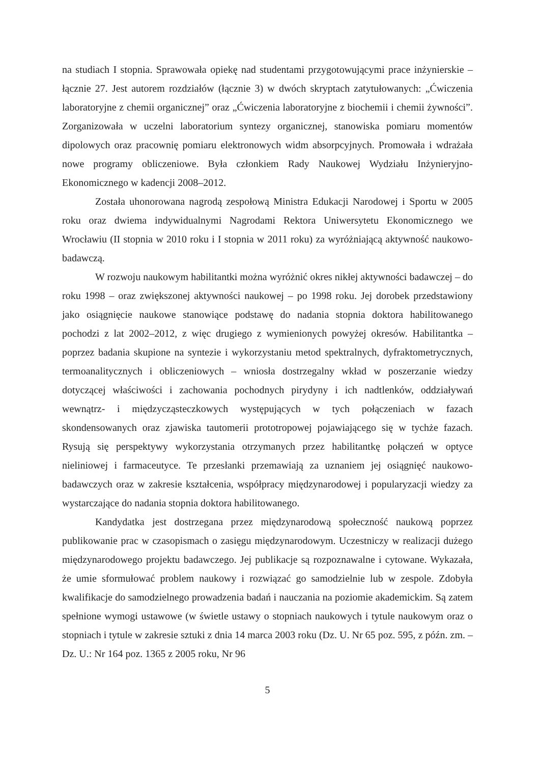na studiach I stopnia. Sprawowała opiekę nad studentami przygotowującymi prace inżynierskie – łącznie 27. Jest autorem rozdziałów (łącznie 3) w dwóch skryptach zatytułowanych: „Ćwiczenia laboratoryjne z chemii organicznej” oraz „Ćwiczenia laboratoryjne z biochemii i chemii żywności”. Zorganizowała w uczelni laboratorium syntezy organicznej, stanowiska pomiaru momentów dipolowych oraz pracownię pomiaru elektronowych widm absorpcyjnych. Promowała i wdrażała nowe programy obliczeniowe. Była członkiem Rady Naukowej Wydziału Inżynieryjno-Ekonomicznego w kadencji 2008–2012.
Została uhonorowana nagrodą zespołową Ministra Edukacji Narodowej i Sportu w 2005 roku oraz dwiema indywidualnymi Nagrodami Rektora Uniwersytetu Ekonomicznego we Wrocławiu (II stopnia w 2010 roku i I stopnia w 2011 roku) za wyróżniającą aktywność naukowo-badawczą.
W rozwoju naukowym habilitantki można wyróżnić okres nikłej aktywności badawczej – do roku 1998 – oraz zwiększonej aktywności naukowej – po 1998 roku. Jej dorobek przedstawiony jako osiągnięcie naukowe stanowiące podstawę do nadania stopnia doktora habilitowanego pochodzi z lat 2002–2012, z więc drugiego z wymienionych powyżej okresów. Habilitantka – poprzez badania skupione na syntezie i wykorzystaniu metod spektralnych, dyfraktometrycznych, termoanalitycznych i obliczeniowych – wniosła dostrzegalny wkład w poszerzanie wiedzy dotyczącej właściwości i zachowania pochodnych pirydyny i ich nadtlenków, oddziaływań wewnątrz- i międzycząsteczkowych występujących w tych połączeniach w fazach skondensowanych oraz zjawiska tautomerii prototropowej pojawiającego się w tychże fazach. Rysują się perspektywy wykorzystania otrzymanych przez habilitantkę połączeń w optyce nieliniowej i farmaceutyce. Te przesłanki przemawiają za uznaniem jej osiągnięć naukowo-badawczych oraz w zakresie kształcenia, współpracy międzynarodowej i popularyzacji wiedzy za wystarczające do nadania stopnia doktora habilitowanego.
Kandydatka jest dostrzegana przez międzynarodową społeczność naukową poprzez publikowanie prac w czasopismach o zasięgu międzynarodowym. Uczestniczy w realizacji dużego międzynarodowego projektu badawczego. Jej publikacje są rozpoznawalne i cytowane. Wykazała, że umie sformułować problem naukowy i rozwiązać go samodzielnie lub w zespole. Zdobyła kwalifikacje do samodzielnego prowadzenia badań i nauczania na poziomie akademickim. Są zatem spełnione wymogi ustawowe (w świetle ustawy o stopniach naukowych i tytule naukowym oraz o stopniach i tytule w zakresie sztuki z dnia 14 marca 2003 roku (Dz. U. Nr 65 poz. 595, z późn. zm. – Dz. U.: Nr 164 poz. 1365 z 2005 roku, Nr 96
5